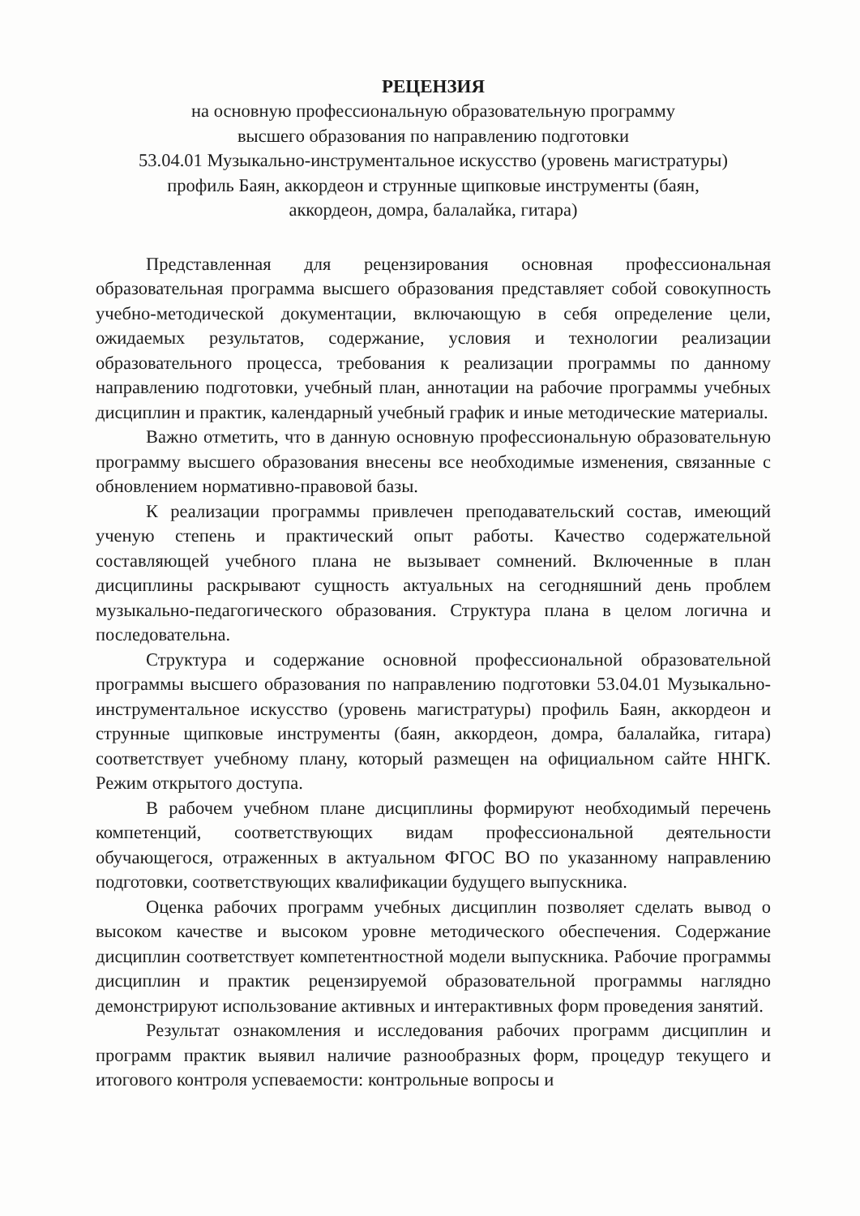РЕЦЕНЗИЯ
на основную профессиональную образовательную программу
высшего образования по направлению подготовки
53.04.01 Музыкально-инструментальное искусство (уровень магистратуры)
профиль Баян, аккордеон и струнные щипковые инструменты (баян,
аккордеон, домра, балалайка, гитара)
Представленная для рецензирования основная профессиональная образовательная программа высшего образования представляет собой совокупность учебно-методической документации, включающую в себя определение цели, ожидаемых результатов, содержание, условия и технологии реализации образовательного процесса, требования к реализации программы по данному направлению подготовки, учебный план, аннотации на рабочие программы учебных дисциплин и практик, календарный учебный график и иные методические материалы.
Важно отметить, что в данную основную профессиональную образовательную программу высшего образования внесены все необходимые изменения, связанные с обновлением нормативно-правовой базы.
К реализации программы привлечен преподавательский состав, имеющий ученую степень и практический опыт работы. Качество содержательной составляющей учебного плана не вызывает сомнений. Включенные в план дисциплины раскрывают сущность актуальных на сегодняшний день проблем музыкально-педагогического образования. Структура плана в целом логична и последовательна.
Структура и содержание основной профессиональной образовательной программы высшего образования по направлению подготовки 53.04.01 Музыкально-инструментальное искусство (уровень магистратуры) профиль Баян, аккордеон и струнные щипковые инструменты (баян, аккордеон, домра, балалайка, гитара) соответствует учебному плану, который размещен на официальном сайте ННГК. Режим открытого доступа.
В рабочем учебном плане дисциплины формируют необходимый перечень компетенций, соответствующих видам профессиональной деятельности обучающегося, отраженных в актуальном ФГОС ВО по указанному направлению подготовки, соответствующих квалификации будущего выпускника.
Оценка рабочих программ учебных дисциплин позволяет сделать вывод о высоком качестве и высоком уровне методического обеспечения. Содержание дисциплин соответствует компетентностной модели выпускника. Рабочие программы дисциплин и практик рецензируемой образовательной программы наглядно демонстрируют использование активных и интерактивных форм проведения занятий.
Результат ознакомления и исследования рабочих программ дисциплин и программ практик выявил наличие разнообразных форм, процедур текущего и итогового контроля успеваемости: контрольные вопросы и